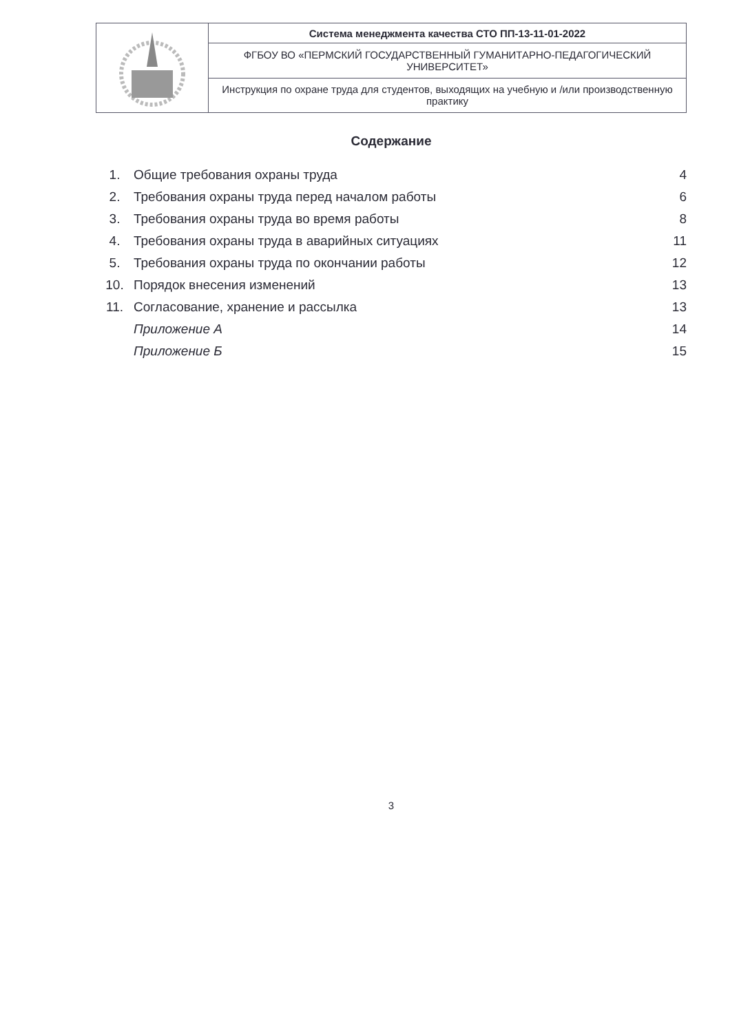| | Система менеджмента качества СТО ПП-13-11-01-2022 |
| | ФГБОУ ВО «ПЕРМСКИЙ ГОСУДАРСТВЕННЫЙ ГУМАНИТАРНО-ПЕДАГОГИЧЕСКИЙ УНИВЕРСИТЕТ» |
| | Инструкция по охране труда для студентов, выходящих на учебную и /или производственную практику |
Содержание
| 1. | Общие требования охраны труда | 4 |
| 2. | Требования охраны труда перед началом работы | 6 |
| 3. | Требования охраны труда во время работы | 8 |
| 4. | Требования охраны труда в аварийных ситуациях | 11 |
| 5. | Требования охраны труда по окончании работы | 12 |
| 10. | Порядок внесения изменений | 13 |
| 11. | Согласование, хранение и рассылка | 13 |
| | Приложение А | 14 |
| | Приложение Б | 15 |
3